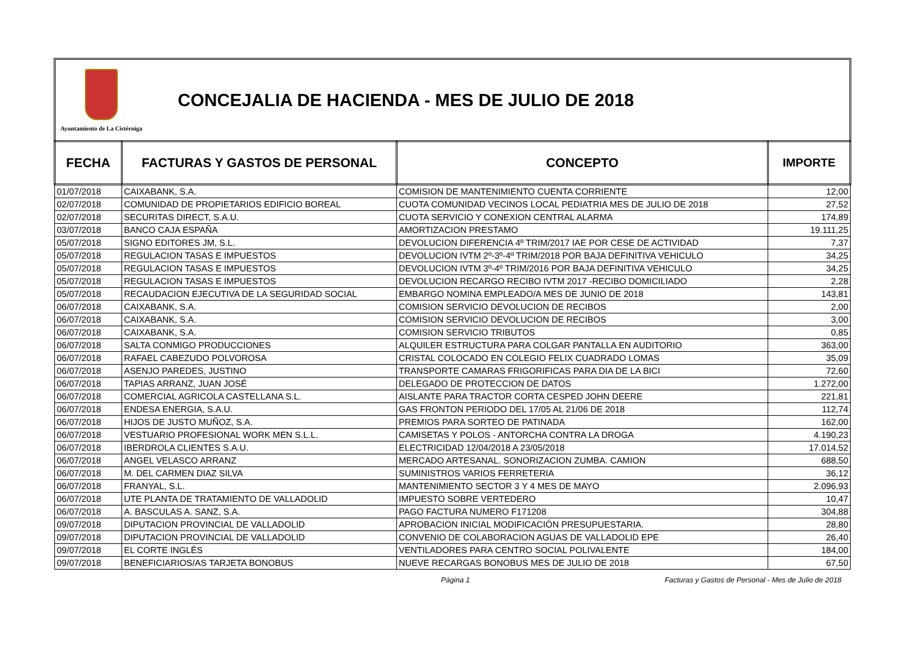Ayuntamiento de La Cistérniga
CONCEJALIA DE HACIENDA - MES DE JULIO DE 2018
| FECHA | FACTURAS Y GASTOS DE PERSONAL | CONCEPTO | IMPORTE |
| --- | --- | --- | --- |
| 01/07/2018 | CAIXABANK, S.A. | COMISION DE MANTENIMIENTO CUENTA CORRIENTE | 12,00 |
| 02/07/2018 | COMUNIDAD DE PROPIETARIOS EDIFICIO BOREAL | CUOTA COMUNIDAD VECINOS LOCAL PEDIATRIA MES DE JULIO DE 2018 | 27,52 |
| 02/07/2018 | SECURITAS DIRECT, S.A.U. | CUOTA SERVICIO Y CONEXION CENTRAL ALARMA | 174,89 |
| 03/07/2018 | BANCO CAJA ESPAÑA | AMORTIZACION PRESTAMO | 19.111,25 |
| 05/07/2018 | SIGNO EDITORES JM, S.L. | DEVOLUCION DIFERENCIA 4º TRIM/2017 IAE POR CESE DE ACTIVIDAD | 7,37 |
| 05/07/2018 | REGULACION TASAS E IMPUESTOS | DEVOLUCION IVTM 2º-3º-4º TRIM/2018 POR BAJA DEFINITIVA VEHICULO | 34,25 |
| 05/07/2018 | REGULACION TASAS E IMPUESTOS | DEVOLUCION IVTM 3º-4º TRIM/2016 POR BAJA DEFINITIVA VEHICULO | 34,25 |
| 05/07/2018 | REGULACION TASAS E IMPUESTOS | DEVOLUCION RECARGO RECIBO IVTM 2017 -RECIBO DOMICILIADO | 2,28 |
| 05/07/2018 | RECAUDACION EJECUTIVA DE LA SEGURIDAD SOCIAL | EMBARGO NOMINA EMPLEADO/A MES DE JUNIO DE 2018 | 143,81 |
| 06/07/2018 | CAIXABANK, S.A. | COMISION SERVICIO DEVOLUCION DE RECIBOS | 2,00 |
| 06/07/2018 | CAIXABANK, S.A. | COMISION SERVICIO DEVOLUCION DE RECIBOS | 3,00 |
| 06/07/2018 | CAIXABANK, S.A. | COMISION SERVICIO TRIBUTOS | 0,85 |
| 06/07/2018 | SALTA CONMIGO PRODUCCIONES | ALQUILER ESTRUCTURA PARA COLGAR PANTALLA EN AUDITORIO | 363,00 |
| 06/07/2018 | RAFAEL CABEZUDO POLVOROSA | CRISTAL COLOCADO EN COLEGIO FELIX CUADRADO LOMAS | 35,09 |
| 06/07/2018 | ASENJO PAREDES, JUSTINO | TRANSPORTE CAMARAS FRIGORIFICAS PARA DIA DE LA BICI | 72,60 |
| 06/07/2018 | TAPIAS ARRANZ, JUAN JOSÉ | DELEGADO DE PROTECCION DE DATOS | 1.272,00 |
| 06/07/2018 | COMERCIAL AGRICOLA CASTELLANA S.L. | AISLANTE PARA TRACTOR CORTA CESPED JOHN DEERE | 221,81 |
| 06/07/2018 | ENDESA ENERGIA, S.A.U. | GAS FRONTON PERIODO DEL 17/05 AL 21/06 DE 2018 | 112,74 |
| 06/07/2018 | HIJOS DE JUSTO MUÑOZ, S.A. | PREMIOS PARA SORTEO DE PATINADA | 162,00 |
| 06/07/2018 | VESTUARIO PROFESIONAL WORK MEN S.L.L. | CAMISETAS Y POLOS - ANTORCHA CONTRA LA DROGA | 4.190,23 |
| 06/07/2018 | IBERDROLA CLIENTES S.A.U. | ELECTRICIDAD 12/04/2018 A 23/05/2018 | 17.014,52 |
| 06/07/2018 | ANGEL VELASCO ARRANZ | MERCADO ARTESANAL. SONORIZACION ZUMBA. CAMION | 688,50 |
| 06/07/2018 | M. DEL CARMEN DIAZ SILVA | SUMINISTROS VARIOS FERRETERIA | 36,12 |
| 06/07/2018 | FRANYAL, S.L. | MANTENIMIENTO SECTOR 3 Y 4 MES DE MAYO | 2.096,93 |
| 06/07/2018 | UTE PLANTA DE TRATAMIENTO DE VALLADOLID | IMPUESTO SOBRE VERTEDERO | 10,47 |
| 06/07/2018 | A. BASCULAS A. SANZ, S.A. | PAGO FACTURA NUMERO F171208 | 304,88 |
| 09/07/2018 | DIPUTACION PROVINCIAL DE VALLADOLID | APROBACION INICIAL MODIFICACIÓN PRESUPUESTARIA. | 28,80 |
| 09/07/2018 | DIPUTACION PROVINCIAL DE VALLADOLID | CONVENIO DE COLABORACION AGUAS DE VALLADOLID EPE | 26,40 |
| 09/07/2018 | EL CORTE INGLÉS | VENTILADORES PARA CENTRO SOCIAL POLIVALENTE | 184,00 |
| 09/07/2018 | BENEFICIARIOS/AS TARJETA BONOBUS | NUEVE RECARGAS BONOBUS MES DE JULIO DE 2018 | 67,50 |
Página 1 Facturas y Gastos de Personal - Mes de Julio de 2018